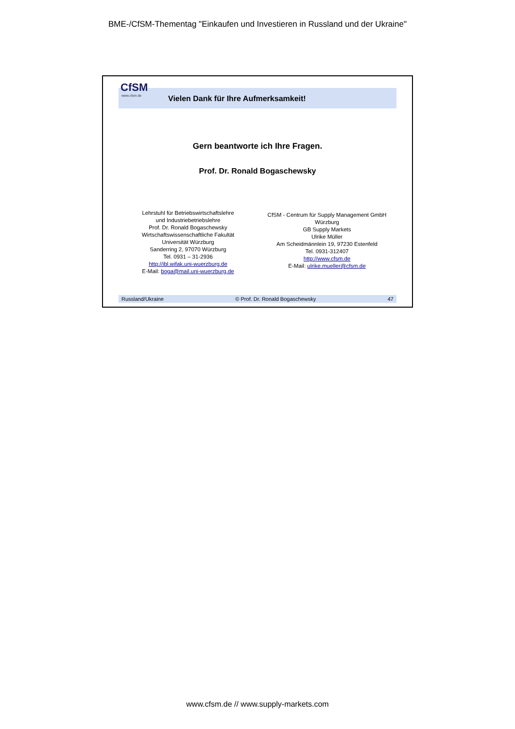BME-/CfSM-Thementag "Einkaufen und Investieren in Russland und der Ukraine"
CfSM
www.cfsm.de
Vielen Dank für Ihre Aufmerksamkeit!
Gern beantworte ich Ihre Fragen.
Prof. Dr. Ronald Bogaschewsky
Lehrstuhl für Betriebswirtschaftslehre
und Industriebetriebslehre
Prof. Dr. Ronald Bogaschewsky
Wirtschaftswissenschaftliche Fakultät
Universität Würzburg
Sanderring 2, 97070 Würzburg
Tel. 0931 – 31-2936
http://ibl.wifak.uni-wuerzburg.de
E-Mail: boga@mail.uni-wuerzburg.de
CfSM - Centrum für Supply Management GmbH
Würzburg
GB Supply Markets
Ulrike Müller
Am Scheidmännlein 19, 97230 Estenfeld
Tel. 0931-312407
http://www.cfsm.de
E-Mail: ulrike.mueller@cfsm.de
Russland/Ukraine © Prof. Dr. Ronald Bogaschewsky 47
www.cfsm.de // www.supply-markets.com